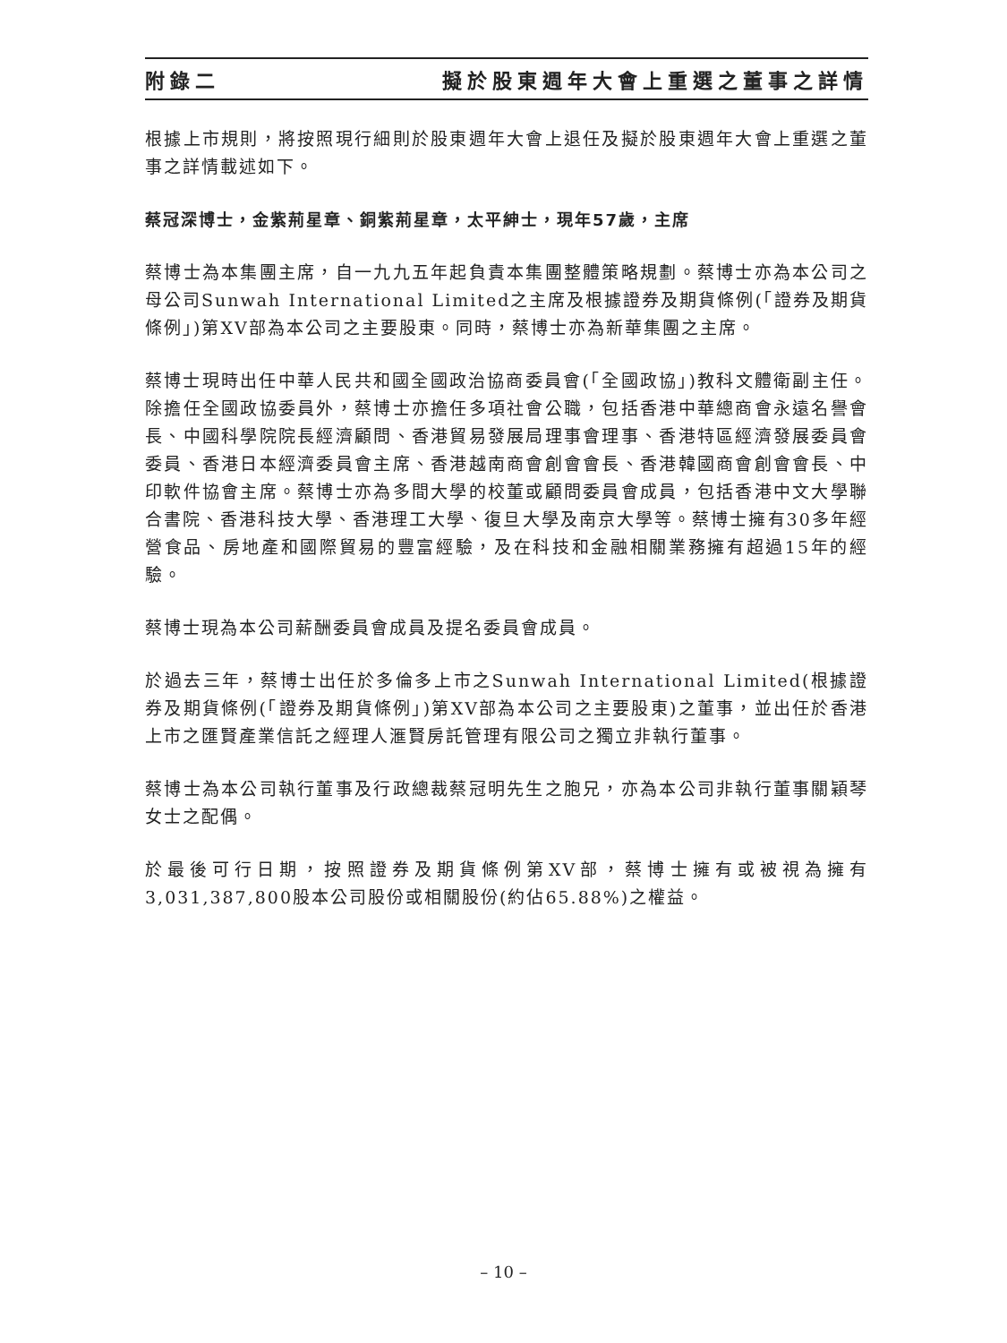附錄二 擬於股東週年大會上重選之董事之詳情
根據上市規則，將按照現行細則於股東週年大會上退任及擬於股東週年大會上重選之董事之詳情載述如下。
蔡冠深博士，金紫荊星章、銅紫荊星章，太平紳士，現年57歲，主席
蔡博士為本集團主席，自一九九五年起負責本集團整體策略規劃。蔡博士亦為本公司之母公司Sunwah International Limited之主席及根據證券及期貨條例(「證券及期貨條例」)第XV部為本公司之主要股東。同時，蔡博士亦為新華集團之主席。
蔡博士現時出任中華人民共和國全國政治協商委員會(「全國政協」)教科文體衛副主任。除擔任全國政協委員外，蔡博士亦擔任多項社會公職，包括香港中華總商會永遠名譽會長、中國科學院院長經濟顧問、香港貿易發展局理事會理事、香港特區經濟發展委員會委員、香港日本經濟委員會主席、香港越南商會創會會長、香港韓國商會創會會長、中印軟件協會主席。蔡博士亦為多間大學的校董或顧問委員會成員，包括香港中文大學聯合書院、香港科技大學、香港理工大學、復旦大學及南京大學等。蔡博士擁有30多年經營食品、房地產和國際貿易的豐富經驗，及在科技和金融相關業務擁有超過15年的經驗。
蔡博士現為本公司薪酬委員會成員及提名委員會成員。
於過去三年，蔡博士出任於多倫多上市之Sunwah International Limited(根據證券及期貨條例(「證券及期貨條例」)第XV部為本公司之主要股東)之董事，並出任於香港上市之匯賢產業信託之經理人滙賢房託管理有限公司之獨立非執行董事。
蔡博士為本公司執行董事及行政總裁蔡冠明先生之胞兄，亦為本公司非執行董事關穎琴女士之配偶。
於最後可行日期，按照證券及期貨條例第XV部，蔡博士擁有或被視為擁有3,031,387,800股本公司股份或相關股份(約佔65.88%)之權益。
– 10 –